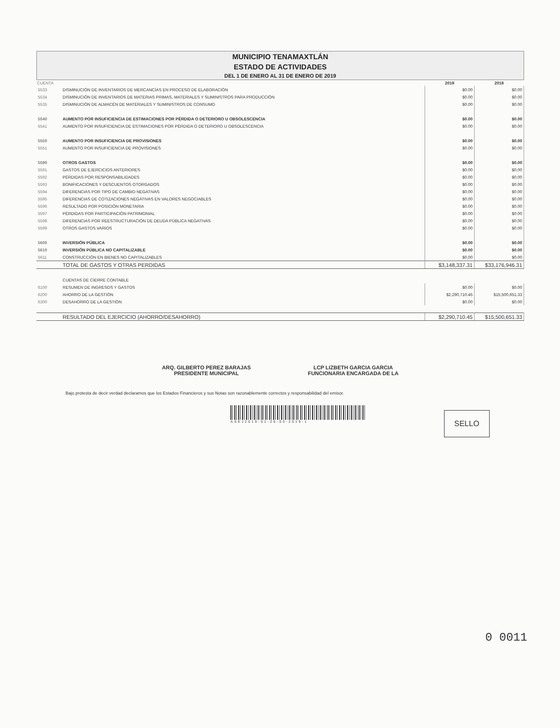MUNICIPIO TENAMAXTLÁN
ESTADO DE ACTIVIDADES
DEL 1 DE ENERO AL 31 DE ENERO DE 2019
| CUENTA | | 2019 | 2018 |
| --- | --- | --- | --- |
| 5533 | DISMINUCIÓN DE INVENTARIOS DE MERCANCÍAS EN PROCESO DE ELABORACIÓN | $0.00 | $0.00 |
| 5534 | DISMINUCIÓN DE INVENTARIOS DE MATERIAS PRIMAS, MATERIALES Y SUMINISTROS PARA PRODUCCIÓN | $0.00 | $0.00 |
| 5535 | DISMINUCIÓN DE ALMACÉN DE MATERIALES Y SUMINISTROS DE CONSUMO | $0.00 | $0.00 |
| 5540 | AUMENTO POR INSUFICIENCIA DE ESTIMACIONES POR PÉRDIDA O DETERIORO U OBSOLESCENCIA | $0.00 | $0.00 |
| 5541 | AUMENTO POR INSUFICIENCIA DE ESTIMACIONES POR PÉRDIDA O DETERIORO U OBSOLESCENCIA | $0.00 | $0.00 |
| 5550 | AUMENTO POR INSUFICIENCIA DE PROVISIONES | $0.00 | $0.00 |
| 5551 | AUMENTO POR INSUFICIENCIA DE PROVISIONES | $0.00 | $0.00 |
| 5590 | OTROS GASTOS | $0.00 | $0.00 |
| 5591 | GASTOS DE EJERCICIOS ANTERIORES | $0.00 | $0.00 |
| 5592 | PÉRDIDAS POR RESPONSABILIDADES | $0.00 | $0.00 |
| 5593 | BONIFICACIONES Y DESCUENTOS OTORGADOS | $0.00 | $0.00 |
| 5594 | DIFERENCIAS POR TIPO DE CAMBIO NEGATIVAS | $0.00 | $0.00 |
| 5595 | DIFERENCIAS DE COTIZACIONES NEGATIVAS EN VALORES NEGOCIABLES | $0.00 | $0.00 |
| 5596 | RESULTADO POR POSICIÓN MONETARIA | $0.00 | $0.00 |
| 5597 | PÉRDIDAS POR PARTICIPACIÓN PATRIMONIAL | $0.00 | $0.00 |
| 5598 | DIFERENCIAS POR REESTRUCTURACIÓN DE DEUDA PÚBLICA NEGATIVAS | $0.00 | $0.00 |
| 5599 | OTROS GASTOS VARIOS | $0.00 | $0.00 |
| 5600 | INVERSIÓN PÚBLICA | $0.00 | $0.00 |
| 5610 | INVERSIÓN PÚBLICA NO CAPITALIZABLE | $0.00 | $0.00 |
| 5611 | CONSTRUCCIÓN EN BIENES NO CAPITALIZABLES | $0.00 | $0.00 |
| | TOTAL DE GASTOS Y OTRAS PERDIDAS | $3,148,337.31 | $33,176,946.31 |
| | CUENTAS DE CIERRE CONTABLE | | |
| 6100 | RESUMEN DE INGRESOS Y GASTOS | $0.00 | $0.00 |
| 6200 | AHORRO DE LA GESTIÓN | $2,290,710.45 | $15,500,651.33 |
| 6300 | DESAHORRO DE LA GESTIÓN | $0.00 | $0.00 |
| | RESULTADO DEL EJERCICIO (AHORRO/DESAHORRO) | $2,290,710.45 | $15,500,651.33 |
ARQ. GILBERTO PEREZ BARAJAS
PRESIDENTE MUNICIPAL
LCP LIZBETH GARCIA GARCIA
FUNCIONARIA ENCARGADA DE LA
Bajo protesta de decir verdad declaramos que los Estados Financieros y sus Notas son razonablemente correctos y responsabilidad del emisor.
ASEJ2019-01-26-03-2019-1
SELLO
0 0011